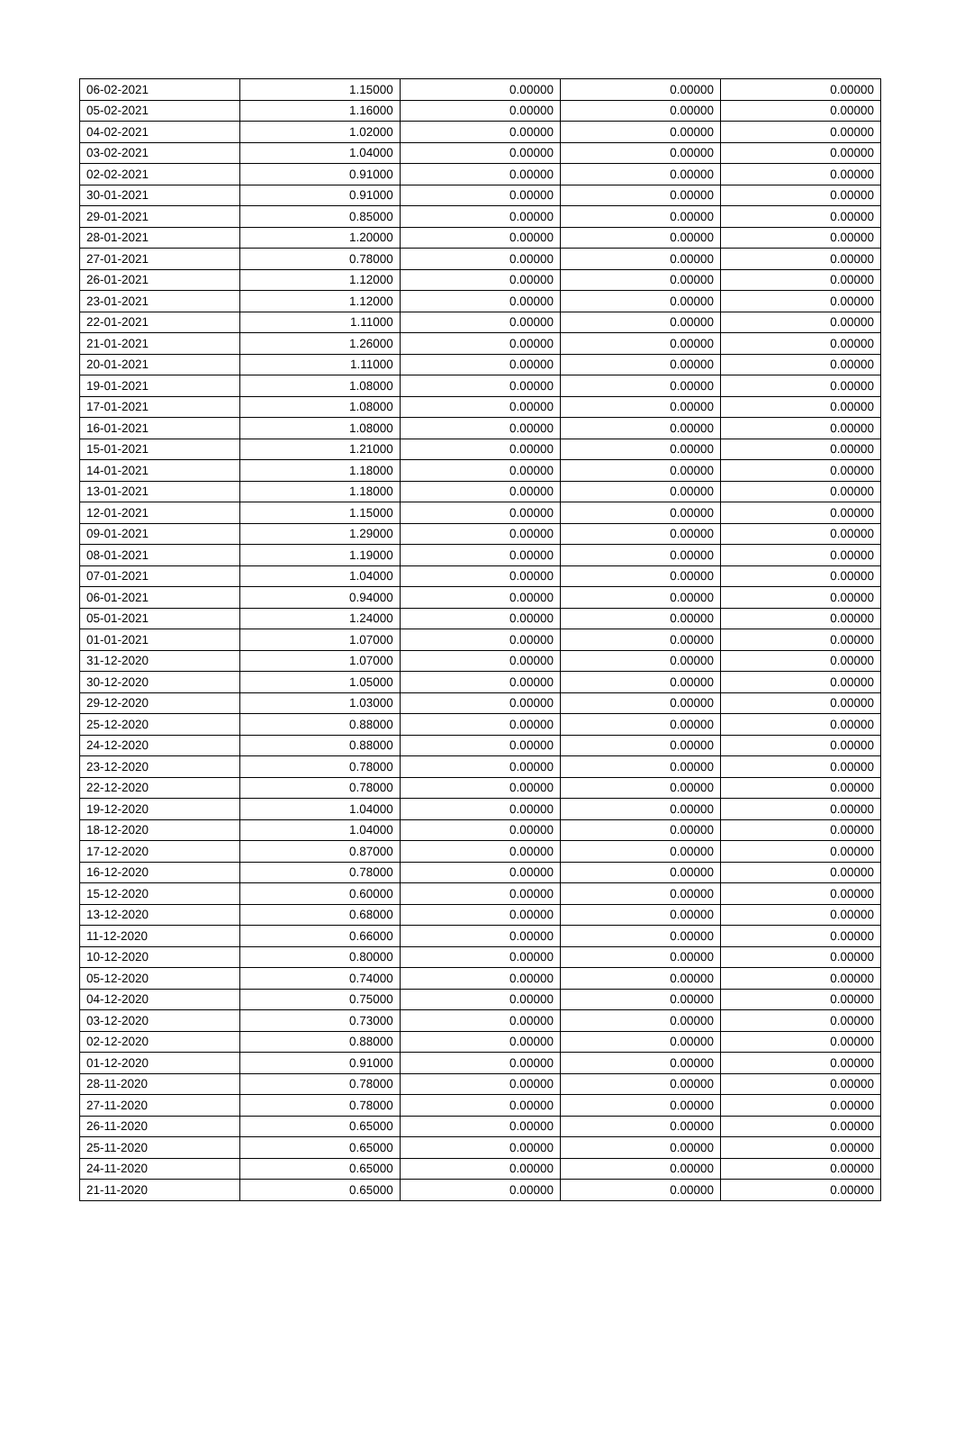| 06-02-2021 | 1.15000 | 0.00000 | 0.00000 | 0.00000 |
| 05-02-2021 | 1.16000 | 0.00000 | 0.00000 | 0.00000 |
| 04-02-2021 | 1.02000 | 0.00000 | 0.00000 | 0.00000 |
| 03-02-2021 | 1.04000 | 0.00000 | 0.00000 | 0.00000 |
| 02-02-2021 | 0.91000 | 0.00000 | 0.00000 | 0.00000 |
| 30-01-2021 | 0.91000 | 0.00000 | 0.00000 | 0.00000 |
| 29-01-2021 | 0.85000 | 0.00000 | 0.00000 | 0.00000 |
| 28-01-2021 | 1.20000 | 0.00000 | 0.00000 | 0.00000 |
| 27-01-2021 | 0.78000 | 0.00000 | 0.00000 | 0.00000 |
| 26-01-2021 | 1.12000 | 0.00000 | 0.00000 | 0.00000 |
| 23-01-2021 | 1.12000 | 0.00000 | 0.00000 | 0.00000 |
| 22-01-2021 | 1.11000 | 0.00000 | 0.00000 | 0.00000 |
| 21-01-2021 | 1.26000 | 0.00000 | 0.00000 | 0.00000 |
| 20-01-2021 | 1.11000 | 0.00000 | 0.00000 | 0.00000 |
| 19-01-2021 | 1.08000 | 0.00000 | 0.00000 | 0.00000 |
| 17-01-2021 | 1.08000 | 0.00000 | 0.00000 | 0.00000 |
| 16-01-2021 | 1.08000 | 0.00000 | 0.00000 | 0.00000 |
| 15-01-2021 | 1.21000 | 0.00000 | 0.00000 | 0.00000 |
| 14-01-2021 | 1.18000 | 0.00000 | 0.00000 | 0.00000 |
| 13-01-2021 | 1.18000 | 0.00000 | 0.00000 | 0.00000 |
| 12-01-2021 | 1.15000 | 0.00000 | 0.00000 | 0.00000 |
| 09-01-2021 | 1.29000 | 0.00000 | 0.00000 | 0.00000 |
| 08-01-2021 | 1.19000 | 0.00000 | 0.00000 | 0.00000 |
| 07-01-2021 | 1.04000 | 0.00000 | 0.00000 | 0.00000 |
| 06-01-2021 | 0.94000 | 0.00000 | 0.00000 | 0.00000 |
| 05-01-2021 | 1.24000 | 0.00000 | 0.00000 | 0.00000 |
| 01-01-2021 | 1.07000 | 0.00000 | 0.00000 | 0.00000 |
| 31-12-2020 | 1.07000 | 0.00000 | 0.00000 | 0.00000 |
| 30-12-2020 | 1.05000 | 0.00000 | 0.00000 | 0.00000 |
| 29-12-2020 | 1.03000 | 0.00000 | 0.00000 | 0.00000 |
| 25-12-2020 | 0.88000 | 0.00000 | 0.00000 | 0.00000 |
| 24-12-2020 | 0.88000 | 0.00000 | 0.00000 | 0.00000 |
| 23-12-2020 | 0.78000 | 0.00000 | 0.00000 | 0.00000 |
| 22-12-2020 | 0.78000 | 0.00000 | 0.00000 | 0.00000 |
| 19-12-2020 | 1.04000 | 0.00000 | 0.00000 | 0.00000 |
| 18-12-2020 | 1.04000 | 0.00000 | 0.00000 | 0.00000 |
| 17-12-2020 | 0.87000 | 0.00000 | 0.00000 | 0.00000 |
| 16-12-2020 | 0.78000 | 0.00000 | 0.00000 | 0.00000 |
| 15-12-2020 | 0.60000 | 0.00000 | 0.00000 | 0.00000 |
| 13-12-2020 | 0.68000 | 0.00000 | 0.00000 | 0.00000 |
| 11-12-2020 | 0.66000 | 0.00000 | 0.00000 | 0.00000 |
| 10-12-2020 | 0.80000 | 0.00000 | 0.00000 | 0.00000 |
| 05-12-2020 | 0.74000 | 0.00000 | 0.00000 | 0.00000 |
| 04-12-2020 | 0.75000 | 0.00000 | 0.00000 | 0.00000 |
| 03-12-2020 | 0.73000 | 0.00000 | 0.00000 | 0.00000 |
| 02-12-2020 | 0.88000 | 0.00000 | 0.00000 | 0.00000 |
| 01-12-2020 | 0.91000 | 0.00000 | 0.00000 | 0.00000 |
| 28-11-2020 | 0.78000 | 0.00000 | 0.00000 | 0.00000 |
| 27-11-2020 | 0.78000 | 0.00000 | 0.00000 | 0.00000 |
| 26-11-2020 | 0.65000 | 0.00000 | 0.00000 | 0.00000 |
| 25-11-2020 | 0.65000 | 0.00000 | 0.00000 | 0.00000 |
| 24-11-2020 | 0.65000 | 0.00000 | 0.00000 | 0.00000 |
| 21-11-2020 | 0.65000 | 0.00000 | 0.00000 | 0.00000 |